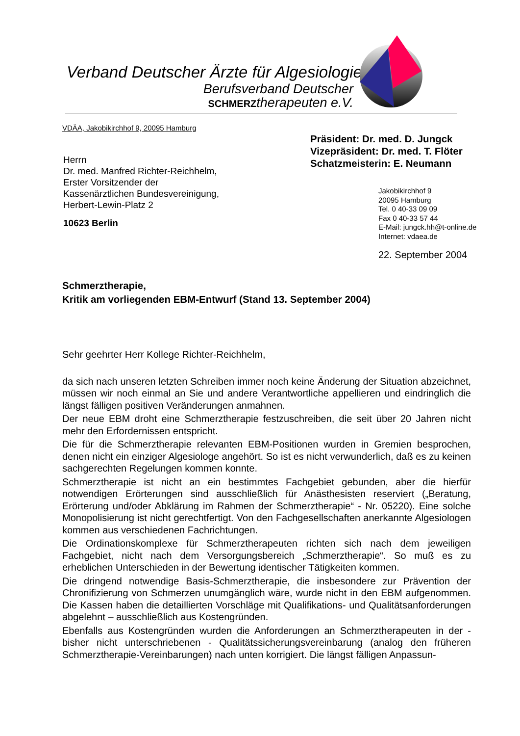Verband Deutscher Ärzte für Algesiologie
Berufsverband Deutscher
SCHMERZtherapeuten e.V.
VDÄA, Jakobikirchhof 9, 20095 Hamburg
Präsident: Dr. med. D. Jungck
Vizepräsident: Dr. med. T. Flöter
Schatzmeisterin: E. Neumann
Herrn
Dr. med. Manfred Richter-Reichhelm,
Erster Vorsitzender der
Kassenärztlichen Bundesvereinigung,
Herbert-Lewin-Platz 2
10623 Berlin
Jakobikirchhof 9
20095 Hamburg
Tel. 0 40-33 09 09
Fax 0 40-33 57 44
E-Mail: jungck.hh@t-online.de
Internet: vdaea.de
22. September 2004
Schmerztherapie,
Kritik am vorliegenden EBM-Entwurf (Stand 13. September 2004)
Sehr geehrter Herr Kollege Richter-Reichhelm,
da sich nach unseren letzten Schreiben immer noch keine Änderung der Situation abzeichnet, müssen wir noch einmal an Sie und andere Verantwortliche appellieren und eindringlich die längst fälligen positiven Veränderungen anmahnen.
Der neue EBM droht eine Schmerztherapie festzuschreiben, die seit über 20 Jahren nicht mehr den Erfordernissen entspricht.
Die für die Schmerztherapie relevanten EBM-Positionen wurden in Gremien besprochen, denen nicht ein einziger Algesiologe angehört. So ist es nicht verwunderlich, daß es zu keinen sachgerechten Regelungen kommen konnte.
Schmerztherapie ist nicht an ein bestimmtes Fachgebiet gebunden, aber die hierfür notwendigen Erörterungen sind ausschließlich für Anästhesisten reserviert („Beratung, Erörterung und/oder Abklärung im Rahmen der Schmerztherapie“ - Nr. 05220). Eine solche Monopolisierung ist nicht gerechtfertigt. Von den Fachgesellschaften anerkannte Algesiologen kommen aus verschiedenen Fachrichtungen.
Die Ordinationskomplexe für Schmerztherapeuten richten sich nach dem jeweiligen Fachgebiet, nicht nach dem Versorgungsbereich „Schmerztherapie“. So muß es zu erheblichen Unterschieden in der Bewertung identischer Tätigkeiten kommen.
Die dringend notwendige Basis-Schmerztherapie, die insbesondere zur Prävention der Chronifizierung von Schmerzen unumgänglich wäre, wurde nicht in den EBM aufgenommen. Die Kassen haben die detaillierten Vorschläge mit Qualifikations- und Qualitätsanforderungen abgelehnt – ausschließlich aus Kostengründen.
Ebenfalls aus Kostengründen wurden die Anforderungen an Schmerztherapeuten in der - bisher nicht unterschriebenen - Qualitätssicherungsvereinbarung (analog den früheren Schmerztherapie-Vereinbarungen) nach unten korrigiert. Die längst fälligen Anpassun-